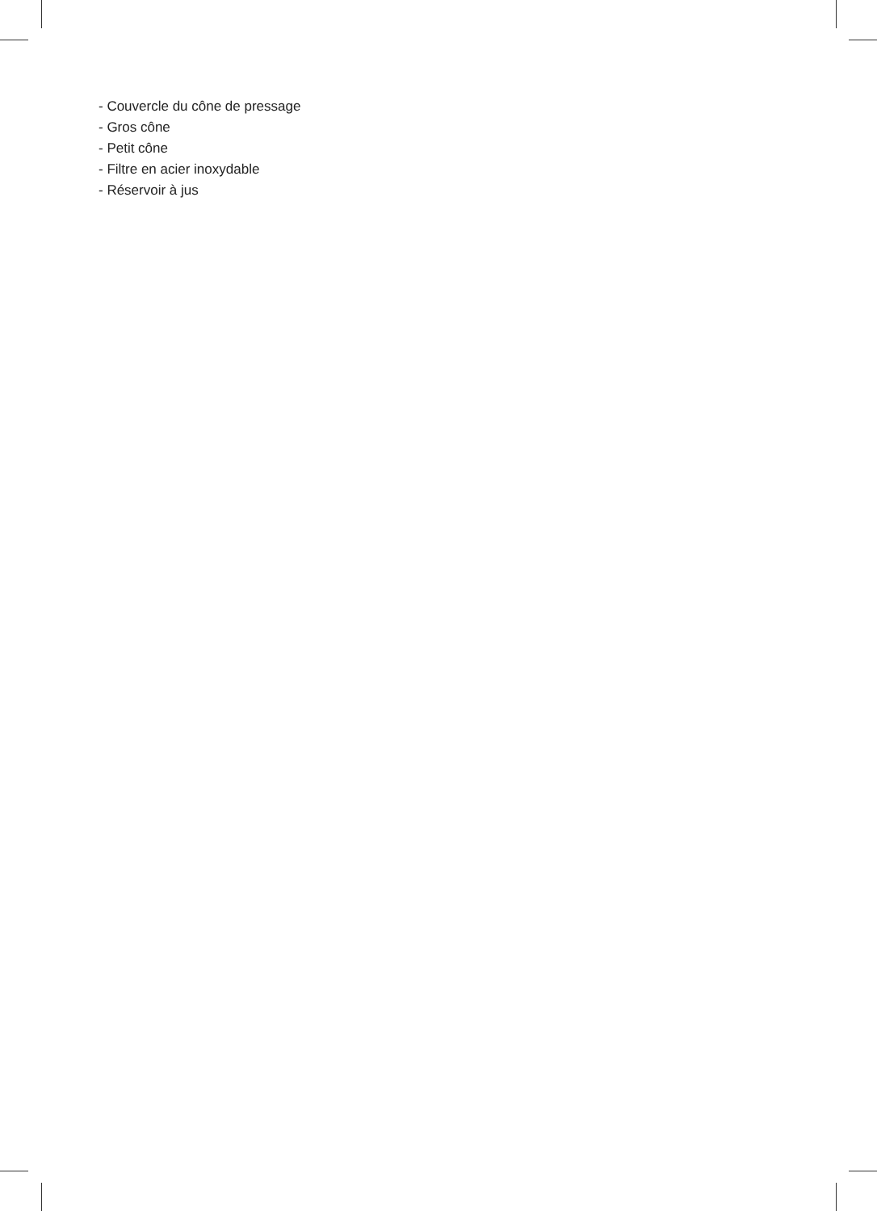- Couvercle du cône de pressage
- Gros cône
- Petit cône
- Filtre en acier inoxydable
- Réservoir à jus